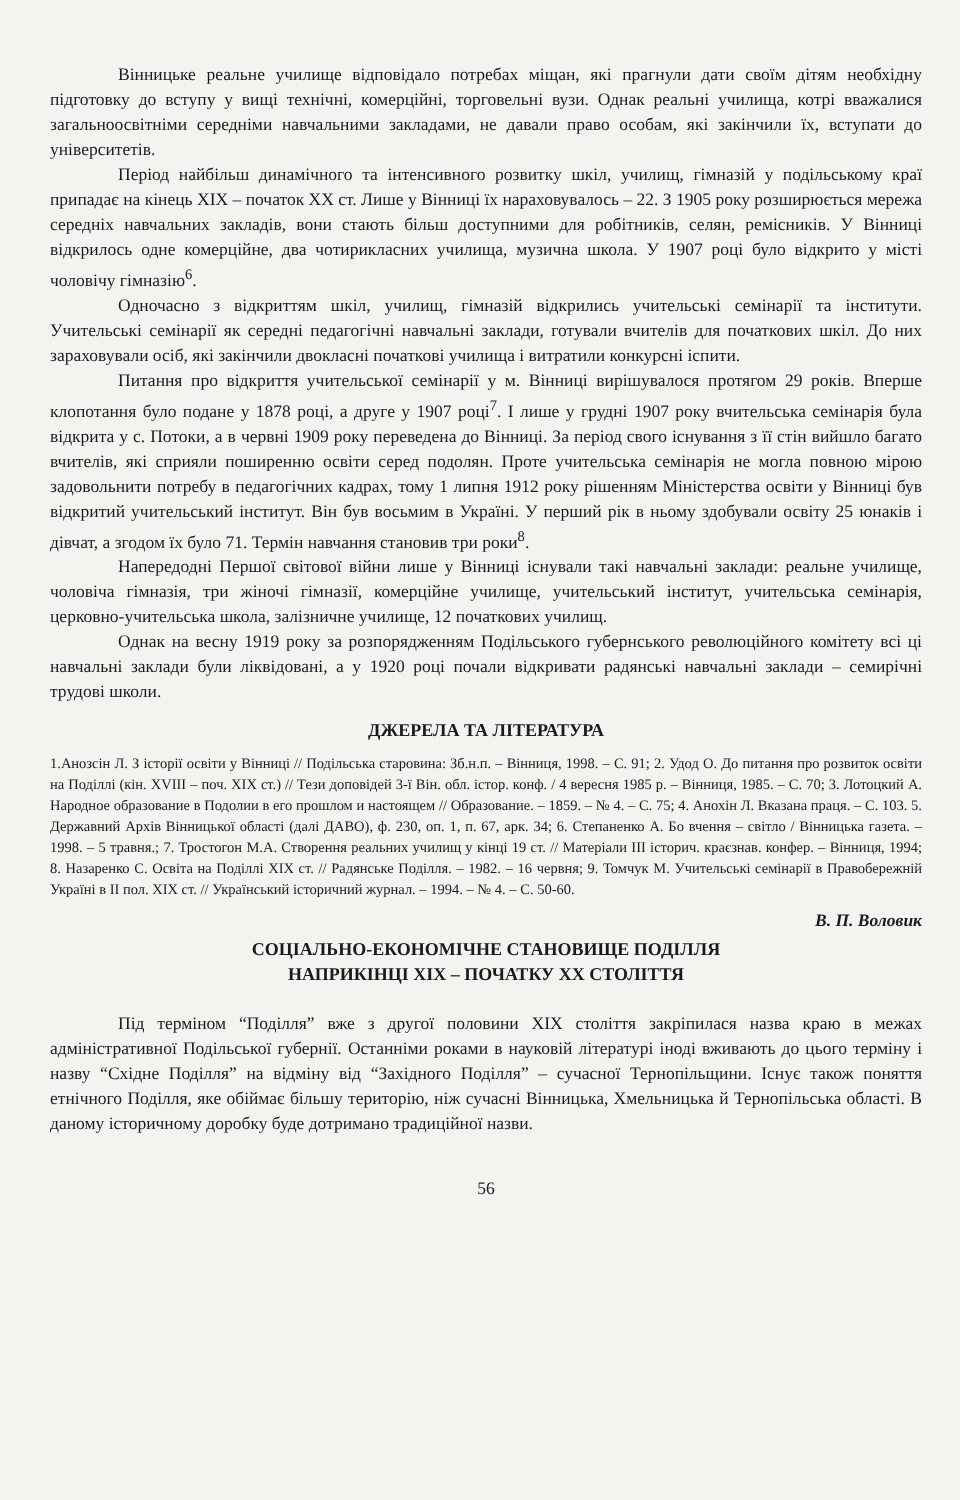Вінницьке реальне училище відповідало потребах міщан, які прагнули дати своїм дітям необхідну підготовку до вступу у вищі технічні, комерційні, торговельні вузи. Однак реальні училища, котрі вважалися загальноосвітніми середніми навчальними закладами, не давали право особам, які закінчили їх, вступати до університетів.
Період найбільш динамічного та інтенсивного розвитку шкіл, училищ, гімназій у подільському краї припадає на кінець XIX – початок XX ст. Лише у Вінниці їх нараховувалось – 22. З 1905 року розширюється мережа середніх навчальних закладів, вони стають більш доступними для робітників, селян, ремісників. У Вінниці відкрилось одне комерційне, два чотирикласних училища, музична школа. У 1907 році було відкрито у місті чоловічу гімназію<sup>6</sup>.
Одночасно з відкриттям шкіл, училищ, гімназій відкрились учительські семінарії та інститути. Учительські семінарії як середні педагогічні навчальні заклади, готували вчителів для початкових шкіл. До них зараховували осіб, які закінчили двокласні початкові училища і витратили конкурсні іспити.
Питання про відкриття учительської семінарії у м. Вінниці вирішувалося протягом 29 років. Вперше клопотання було подане у 1878 році, а друге у 1907 році<sup>7</sup>. І лише у грудні 1907 року вчительська семінарія була відкрита у с. Потоки, а в червні 1909 року переведена до Вінниці. За період свого існування з її стін вийшло багато вчителів, які сприяли поширенню освіти серед подолян. Проте учительська семінарія не могла повною мірою задовольнити потребу в педагогічних кадрах, тому 1 липня 1912 року рішенням Міністерства освіти у Вінниці був відкритий учительський інститут. Він був восьмим в Україні. У перший рік в ньому здобували освіту 25 юнаків і дівчат, а згодом їх було 71. Термін навчання становив три роки<sup>8</sup>.
Напередодні Першої світової війни лише у Вінниці існували такі навчальні заклади: реальне училище, чоловіча гімназія, три жіночі гімназії, комерційне училище, учительський інститут, учительська семінарія, церковно-учительська школа, залізничне училище, 12 початкових училищ.
Однак на весну 1919 року за розпорядженням Подільського губернського революційного комітету всі ці навчальні заклади були ліквідовані, а у 1920 році почали відкривати радянські навчальні заклади – семирічні трудові школи.
ДЖЕРЕЛА ТА ЛІТЕРАТУРА
1.Анозсін Л. З історії освіти у Вінниці // Подільська старовина: Зб.н.п. – Вінниця, 1998. – С. 91; 2. Удод О. До питання про розвиток освіти на Поділлі (кін. XVIII – поч. XIX ст.) // Тези доповідей 3-ї Він. обл. істор. конф. / 4 вересня 1985 р. – Вінниця, 1985. – С. 70; 3. Лотоцкий А. Народное образование в Подолии в его прошлом и настоящем // Образование. – 1859. – № 4. – С. 75; 4. Анохін Л. Вказана праця. – С. 103. 5. Державний Архів Вінницької області (далі ДАВО), ф. 230, оп. 1, п. 67, арк. 34; 6. Степаненко А. Бо вчення – світло / Вінницька газета. – 1998. – 5 травня.; 7. Тростогон М.А. Створення реальних училищ у кінці 19 ст. // Матеріали III історич. краєзнав. конфер. – Вінниця, 1994; 8. Назаренко С. Освіта на Поділлі XIX ст. // Радянське Поділля. – 1982. – 16 червня; 9. Томчук М. Учительські семінарії в Правобережній Україні в II пол. XIX ст. // Український історичний журнал. – 1994. – № 4. – С. 50-60.
В. П. Воловик
СОЦІАЛЬНО-ЕКОНОМІЧНЕ СТАНОВИЩЕ ПОДІЛЛЯ
НАПРИКІНЦІ XIX – ПОЧАТКУ XX СТОЛІТТЯ
Під терміном “Поділля” вже з другої половини XIX століття закріпилася назва краю в межах адміністративної Подільської губернії. Останніми роками в науковій літературі іноді вживають до цього терміну і назву “Східне Поділля” на відміну від “Західного Поділля” – сучасної Тернопільщини. Існує також поняття етнічного Поділля, яке обіймає більшу територію, ніж сучасні Вінницька, Хмельницька й Тернопільська області. В даному історичному доробку буде дотримано традиційної назви.
56